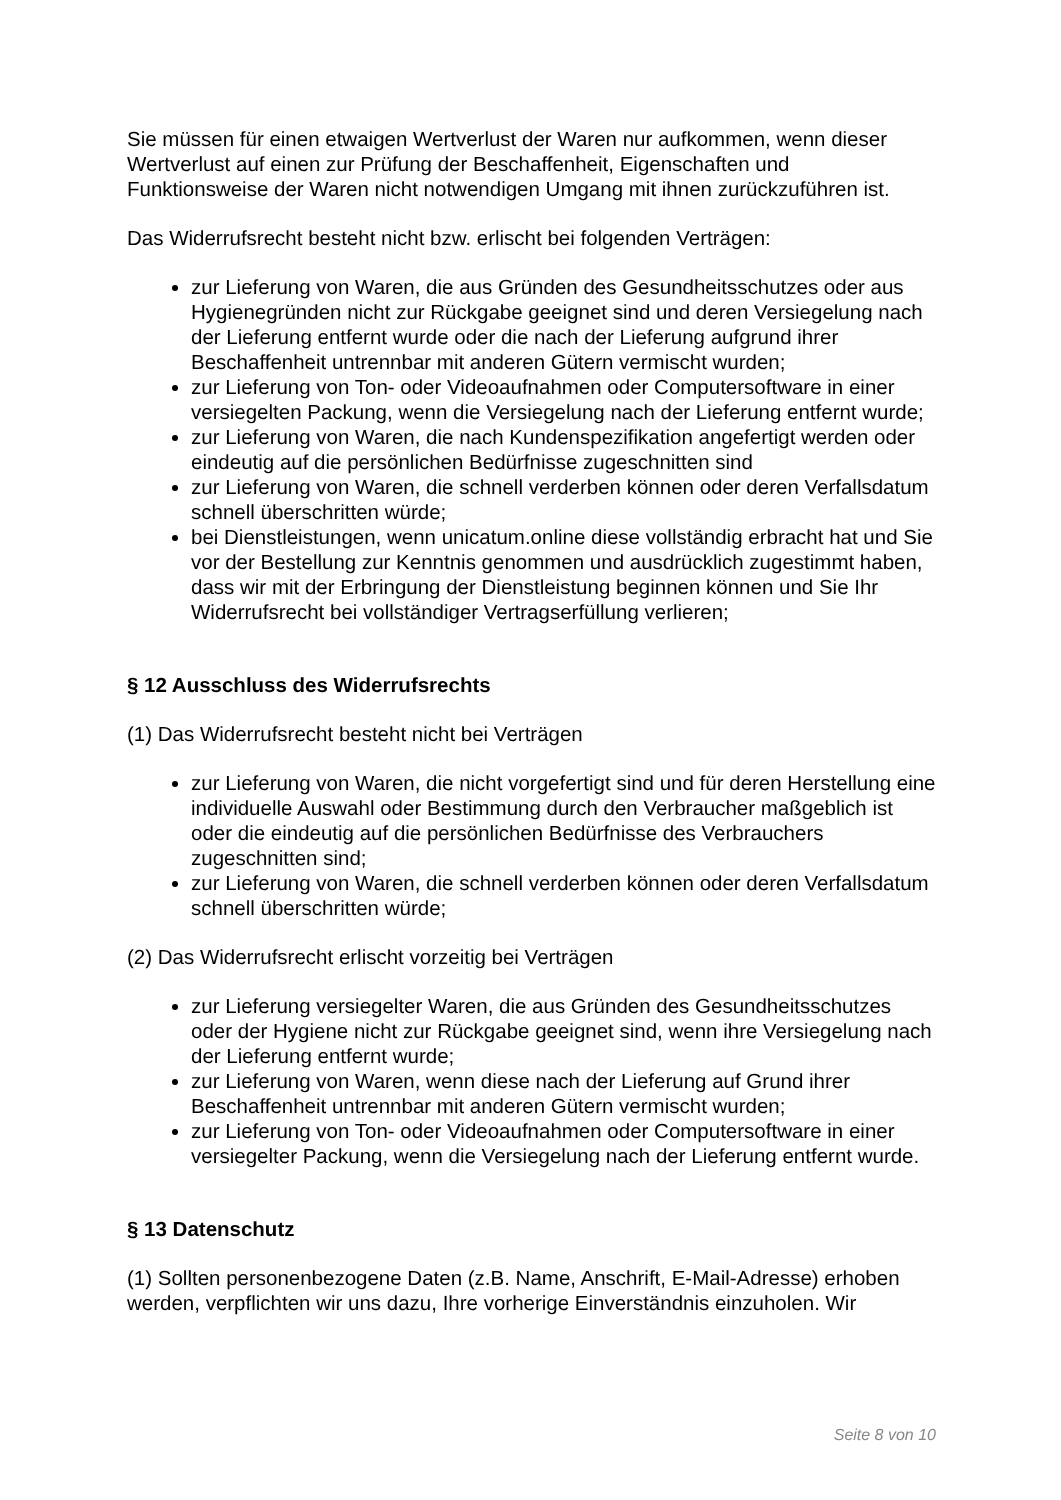Sie müssen für einen etwaigen Wertverlust der Waren nur aufkommen, wenn dieser Wertverlust auf einen zur Prüfung der Beschaffenheit, Eigenschaften und Funktionsweise der Waren nicht notwendigen Umgang mit ihnen zurückzuführen ist.
Das Widerrufsrecht besteht nicht bzw. erlischt bei folgenden Verträgen:
zur Lieferung von Waren, die aus Gründen des Gesundheitsschutzes oder aus Hygienegründen nicht zur Rückgabe geeignet sind und deren Versiegelung nach der Lieferung entfernt wurde oder die nach der Lieferung aufgrund ihrer Beschaffenheit untrennbar mit anderen Gütern vermischt wurden;
zur Lieferung von Ton- oder Videoaufnahmen oder Computersoftware in einer versiegelten Packung, wenn die Versiegelung nach der Lieferung entfernt wurde;
zur Lieferung von Waren, die nach Kundenspezifikation angefertigt werden oder eindeutig auf die persönlichen Bedürfnisse zugeschnitten sind
zur Lieferung von Waren, die schnell verderben können oder deren Verfallsdatum schnell überschritten würde;
bei Dienstleistungen, wenn unicatum.online diese vollständig erbracht hat und Sie vor der Bestellung zur Kenntnis genommen und ausdrücklich zugestimmt haben, dass wir mit der Erbringung der Dienstleistung beginnen können und Sie Ihr Widerrufsrecht bei vollständiger Vertragserfüllung verlieren;
§ 12 Ausschluss des Widerrufsrechts
(1) Das Widerrufsrecht besteht nicht bei Verträgen
zur Lieferung von Waren, die nicht vorgefertigt sind und für deren Herstellung eine individuelle Auswahl oder Bestimmung durch den Verbraucher maßgeblich ist oder die eindeutig auf die persönlichen Bedürfnisse des Verbrauchers zugeschnitten sind;
zur Lieferung von Waren, die schnell verderben können oder deren Verfallsdatum schnell überschritten würde;
(2) Das Widerrufsrecht erlischt vorzeitig bei Verträgen
zur Lieferung versiegelter Waren, die aus Gründen des Gesundheitsschutzes oder der Hygiene nicht zur Rückgabe geeignet sind, wenn ihre Versiegelung nach der Lieferung entfernt wurde;
zur Lieferung von Waren, wenn diese nach der Lieferung auf Grund ihrer Beschaffenheit untrennbar mit anderen Gütern vermischt wurden;
zur Lieferung von Ton- oder Videoaufnahmen oder Computersoftware in einer versiegelter Packung, wenn die Versiegelung nach der Lieferung entfernt wurde.
§ 13 Datenschutz
(1) Sollten personenbezogene Daten (z.B. Name, Anschrift, E-Mail-Adresse) erhoben werden, verpflichten wir uns dazu, Ihre vorherige Einverständnis einzuholen. Wir
Seite 8 von 10